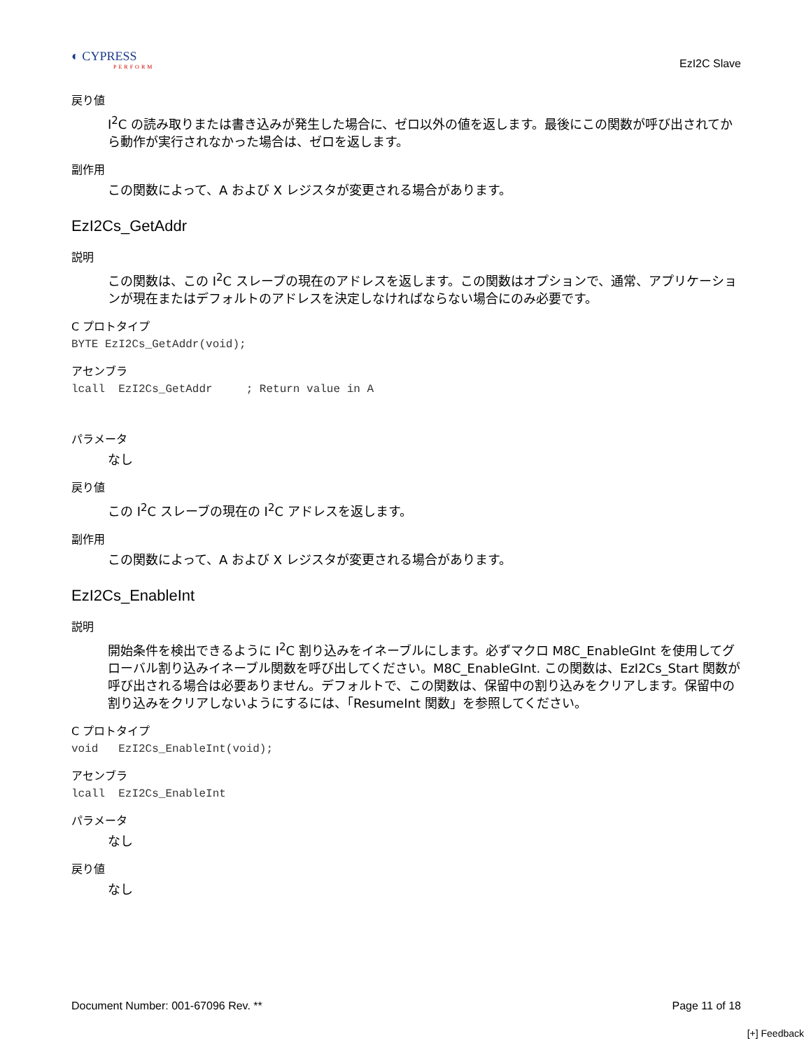◐ CYPRESS
PERFORM
EzI2C Slave
戻り値
I<sup>2</sup>C の読み取りまたは書き込みが発生した場合に、ゼロ以外の値を返します。最後にこの関数が呼び出されてから動作が実行されなかった場合は、ゼロを返します。
副作用
この関数によって、A および X レジスタが変更される場合があります。
EzI2Cs_GetAddr
説明
この関数は、この I<sup>2</sup>C スレーブの現在のアドレスを返します。この関数はオプションで、通常、アプリケーションが現在またはデフォルトのアドレスを決定しなければならない場合にのみ必要です。
C プロトタイプ
BYTE EzI2Cs_GetAddr(void);
アセンブラ
lcall  EzI2Cs_GetAddr     ; Return value in A
パラメータ
なし
戻り値
この I<sup>2</sup>C スレーブの現在の I<sup>2</sup>C アドレスを返します。
副作用
この関数によって、A および X レジスタが変更される場合があります。
EzI2Cs_EnableInt
説明
開始条件を検出できるように I<sup>2</sup>C 割り込みをイネーブルにします。必ずマクロ M8C_EnableGInt を使用してグローバル割り込みイネーブル関数を呼び出してください。M8C_EnableGInt. この関数は、EzI2Cs_Start 関数が呼び出される場合は必要ありません。デフォルトで、この関数は、保留中の割り込みをクリアします。保留中の割り込みをクリアしないようにするには、「ResumeInt 関数」を参照してください。
C プロトタイプ
void   EzI2Cs_EnableInt(void);
アセンブラ
lcall  EzI2Cs_EnableInt
パラメータ
なし
戻り値
なし
Document Number: 001-67096 Rev. ** Page 11 of 18
[+] Feedback